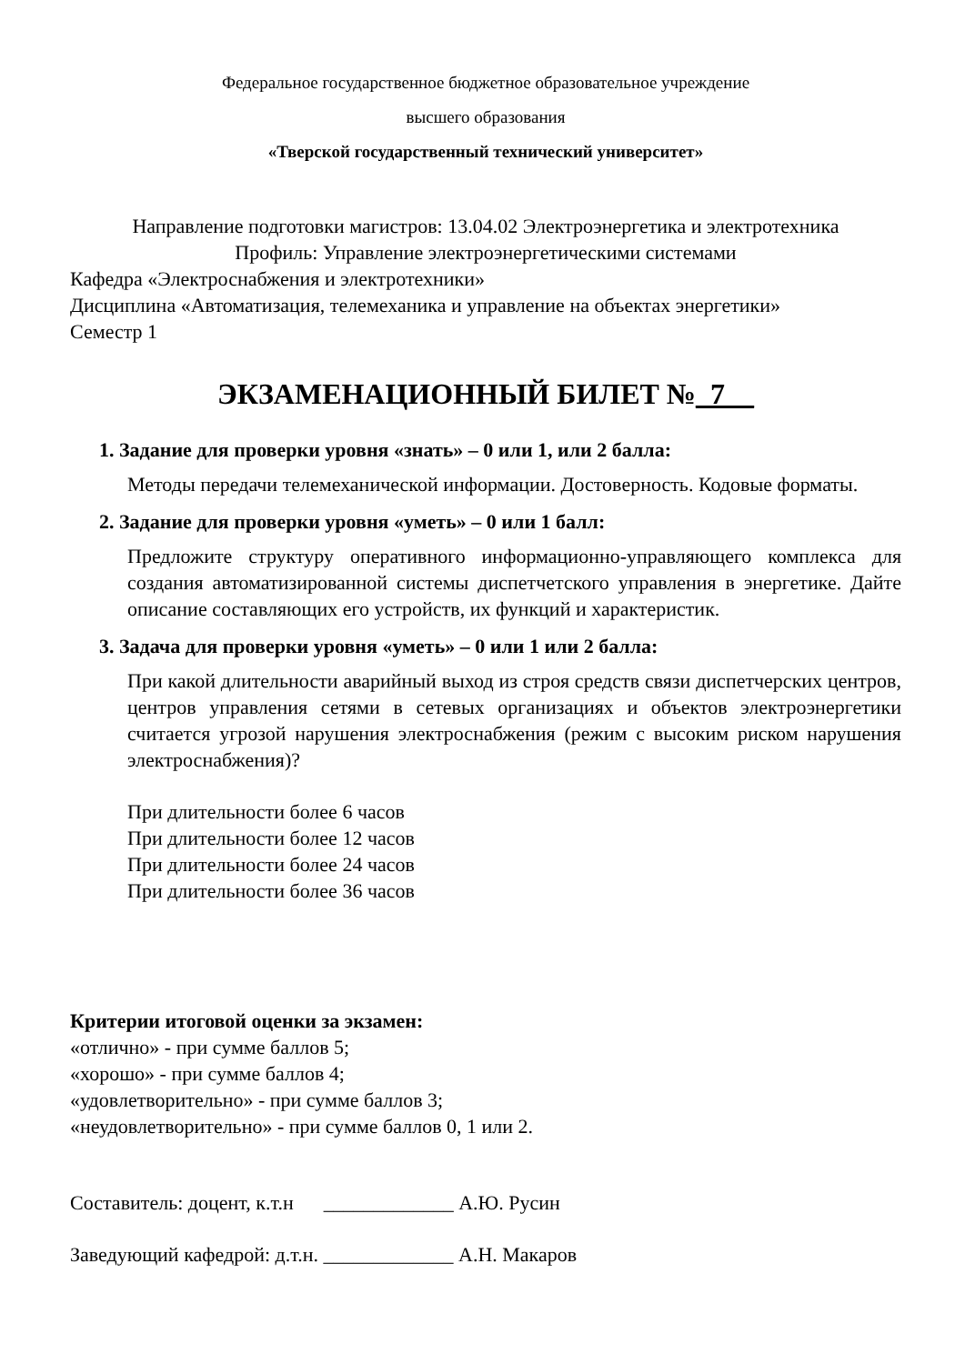Федеральное государственное бюджетное образовательное учреждение
высшего образования
«Тверской государственный технический университет»
Направление подготовки магистров: 13.04.02 Электроэнергетика и электротехника
Профиль: Управление электроэнергетическими системами
Кафедра «Электроснабжения и электротехники»
Дисциплина «Автоматизация, телемеханика и управление на объектах энергетики»
Семестр 1
ЭКЗАМЕНАЦИОННЫЙ БИЛЕТ №_7__
1. Задание для проверки уровня «знать» – 0 или 1, или 2 балла:
Методы передачи телемеханической информации. Достоверность. Кодовые форматы.
2. Задание для проверки уровня «уметь» – 0 или 1 балл:
Предложите структуру оперативного информационно-управляющего комплекса для создания автоматизированной системы диспетчетского управления в энергетике. Дайте описание составляющих его устройств, их функций и характеристик.
3. Задача для проверки уровня «уметь» – 0 или 1 или 2 балла:
При какой длительности аварийный выход из строя средств связи диспетчерских центров, центров управления сетями в сетевых организациях и объектов электроэнергетики считается угрозой нарушения электроснабжения (режим с высоким риском нарушения электроснабжения)?
При длительности более 6 часов
При длительности более 12 часов
При длительности более 24 часов
При длительности более 36 часов
Критерии итоговой оценки за экзамен:
«отлично» - при сумме баллов 5;
«хорошо» - при сумме баллов 4;
«удовлетворительно» - при сумме баллов 3;
«неудовлетворительно» - при сумме баллов 0, 1 или 2.
Составитель: доцент, к.т.н _____________ А.Ю. Русин
Заведующий кафедрой: д.т.н. _____________ А.Н. Макаров